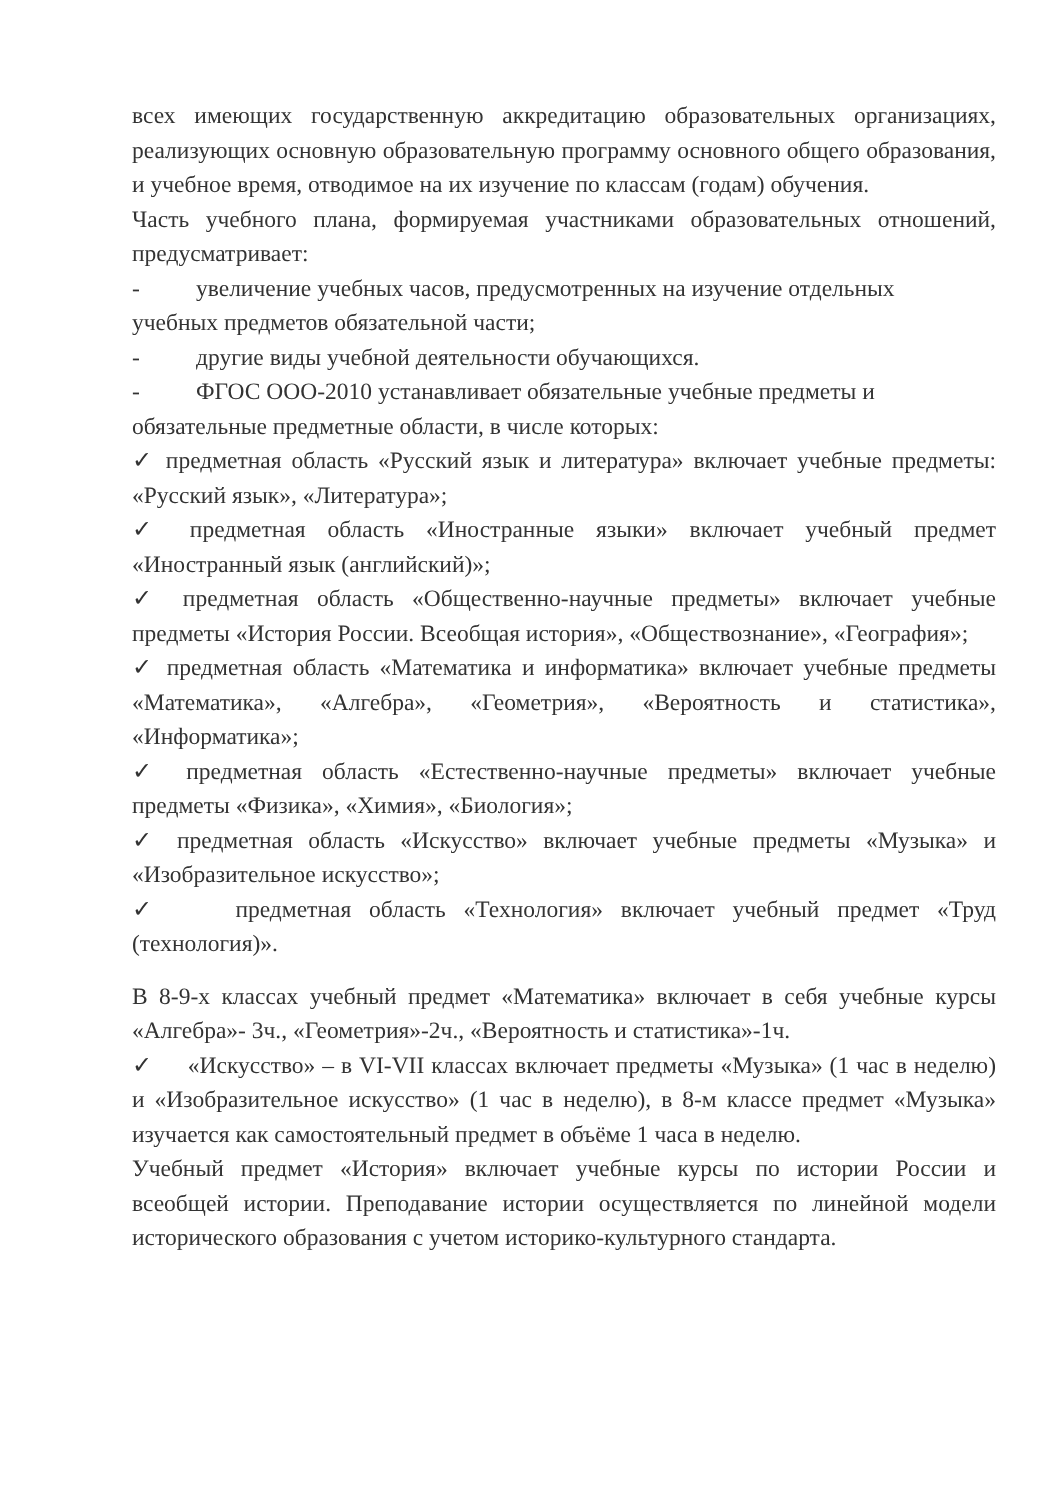всех имеющих государственную аккредитацию образовательных организациях, реализующих основную образовательную программу основного общего образования, и учебное время, отводимое на их изучение по классам (годам) обучения.
Часть учебного плана, формируемая участниками образовательных отношений, предусматривает:
- увеличение учебных часов, предусмотренных на изучение отдельных
учебных предметов обязательной части;
- другие виды учебной деятельности обучающихся.
- ФГОС ООО-2010 устанавливает обязательные учебные предметы и
обязательные предметные области, в числе которых:
✓ предметная область «Русский язык и литература» включает учебные предметы: «Русский язык», «Литература»;
✓ предметная область «Иностранные языки» включает учебный предмет «Иностранный язык (английский)»;
✓ предметная область «Общественно-научные предметы» включает учебные предметы «История России. Всеобщая история», «Обществознание», «География»;
✓ предметная область «Математика и информатика» включает учебные предметы «Математика», «Алгебра», «Геометрия», «Вероятность и статистика», «Информатика»;
✓ предметная область «Естественно-научные предметы» включает учебные предметы «Физика», «Химия», «Биология»;
✓ предметная область «Искусство» включает учебные предметы «Музыка» и «Изобразительное искусство»;
✓ предметная область «Технология» включает учебный предмет «Труд (технология)».
В 8-9-х классах учебный предмет «Математика» включает в себя учебные курсы «Алгебра»- 3ч., «Геометрия»-2ч., «Вероятность и статистика»-1ч.
✓ «Искусство» – в VI-VII классах включает предметы «Музыка» (1 час в неделю) и «Изобразительное искусство» (1 час в неделю), в 8-м классе предмет «Музыка» изучается как самостоятельный предмет в объёме 1 часа в неделю.
Учебный предмет «История» включает учебные курсы по истории России и всеобщей истории. Преподавание истории осуществляется по линейной модели исторического образования с учетом историко-культурного стандарта.